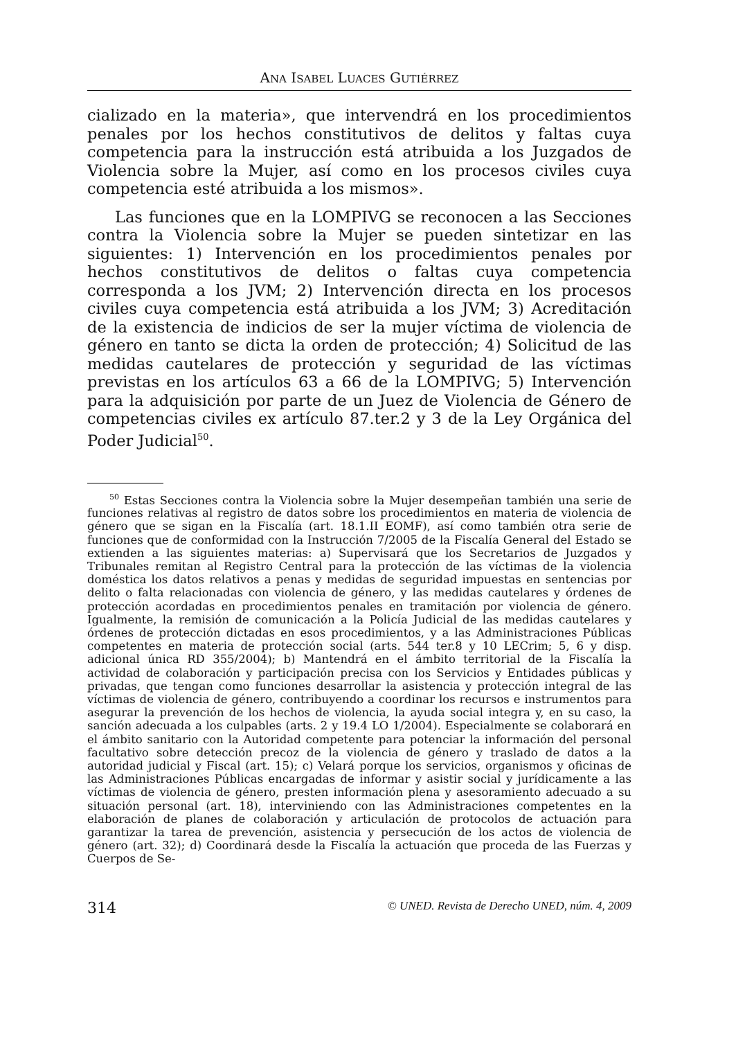ANA ISABEL LUACES GUTIÉRREZ
cializado en la materia», que intervendrá en los procedimientos penales por los hechos constitutivos de delitos y faltas cuya competencia para la instrucción está atribuida a los Juzgados de Violencia sobre la Mujer, así como en los procesos civiles cuya competencia esté atribuida a los mismos».
Las funciones que en la LOMPIVG se reconocen a las Secciones contra la Violencia sobre la Mujer se pueden sintetizar en las siguientes: 1) Intervención en los procedimientos penales por hechos constitutivos de delitos o faltas cuya competencia corresponda a los JVM; 2) Intervención directa en los procesos civiles cuya competencia está atribuida a los JVM; 3) Acreditación de la existencia de indicios de ser la mujer víctima de violencia de género en tanto se dicta la orden de protección; 4) Solicitud de las medidas cautelares de protección y seguridad de las víctimas previstas en los artículos 63 a 66 de la LOMPIVG; 5) Intervención para la adquisición por parte de un Juez de Violencia de Género de competencias civiles ex artículo 87.ter.2 y 3 de la Ley Orgánica del Poder Judicial<sup>50</sup>.
<sup>50</sup> Estas Secciones contra la Violencia sobre la Mujer desempeñan también una serie de funciones relativas al registro de datos sobre los procedimientos en materia de violencia de género que se sigan en la Fiscalía (art. 18.1.II EOMF), así como también otra serie de funciones que de conformidad con la Instrucción 7/2005 de la Fiscalía General del Estado se extienden a las siguientes materias: a) Supervisará que los Secretarios de Juzgados y Tribunales remitan al Registro Central para la protección de las víctimas de la violencia doméstica los datos relativos a penas y medidas de seguridad impuestas en sentencias por delito o falta relacionadas con violencia de género, y las medidas cautelares y órdenes de protección acordadas en procedimientos penales en tramitación por violencia de género. Igualmente, la remisión de comunicación a la Policía Judicial de las medidas cautelares y órdenes de protección dictadas en esos procedimientos, y a las Administraciones Públicas competentes en materia de protección social (arts. 544 ter.8 y 10 LECrim; 5, 6 y disp. adicional única RD 355/2004); b) Mantendrá en el ámbito territorial de la Fiscalía la actividad de colaboración y participación precisa con los Servicios y Entidades públicas y privadas, que tengan como funciones desarrollar la asistencia y protección integral de las víctimas de violencia de género, contribuyendo a coordinar los recursos e instrumentos para asegurar la prevención de los hechos de violencia, la ayuda social integra y, en su caso, la sanción adecuada a los culpables (arts. 2 y 19.4 LO 1/2004). Especialmente se colaborará en el ámbito sanitario con la Autoridad competente para potenciar la información del personal facultativo sobre detección precoz de la violencia de género y traslado de datos a la autoridad judicial y Fiscal (art. 15); c) Velará porque los servicios, organismos y oficinas de las Administraciones Públicas encargadas de informar y asistir social y jurídicamente a las víctimas de violencia de género, presten información plena y asesoramiento adecuado a su situación personal (art. 18), interviniendo con las Administraciones competentes en la elaboración de planes de colaboración y articulación de protocolos de actuación para garantizar la tarea de prevención, asistencia y persecución de los actos de violencia de género (art. 32); d) Coordinará desde la Fiscalía la actuación que proceda de las Fuerzas y Cuerpos de Se-
314 © UNED. Revista de Derecho UNED, núm. 4, 2009